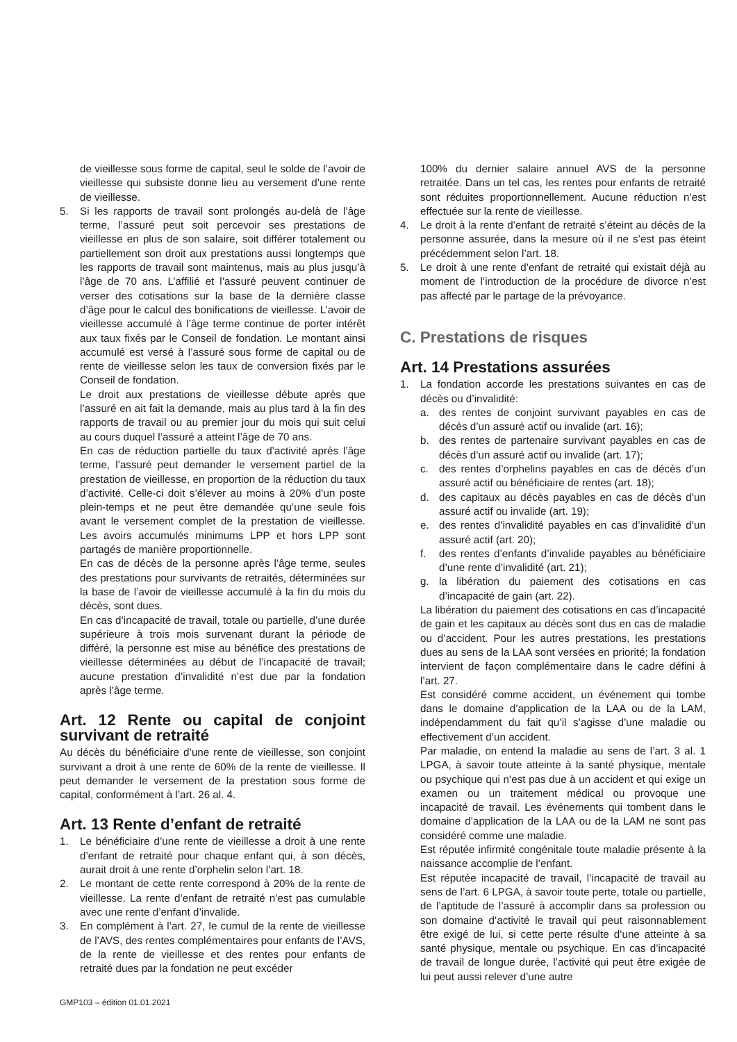de vieillesse sous forme de capital, seul le solde de l’avoir de vieillesse qui subsiste donne lieu au versement d’une rente de vieillesse.
5. Si les rapports de travail sont prolongés au-delà de l’âge terme, l’assuré peut soit percevoir ses prestations de vieillesse en plus de son salaire, soit différer totalement ou partiellement son droit aux prestations aussi longtemps que les rapports de travail sont maintenus, mais au plus jusqu’à l’âge de 70 ans. L’affilié et l’assuré peuvent continuer de verser des cotisations sur la base de la dernière classe d’âge pour le calcul des bonifications de vieillesse. L’avoir de vieillesse accumulé à l’âge terme continue de porter intérêt aux taux fixés par le Conseil de fondation. Le montant ainsi accumulé est versé à l’assuré sous forme de capital ou de rente de vieillesse selon les taux de conversion fixés par le Conseil de fondation.
Le droit aux prestations de vieillesse débute après que l’assuré en ait fait la demande, mais au plus tard à la fin des rapports de travail ou au premier jour du mois qui suit celui au cours duquel l’assuré a atteint l’âge de 70 ans.
En cas de réduction partielle du taux d’activité après l’âge terme, l’assuré peut demander le versement partiel de la prestation de vieillesse, en proportion de la réduction du taux d’activité. Celle-ci doit s’élever au moins à 20% d’un poste plein-temps et ne peut être demandée qu’une seule fois avant le versement complet de la prestation de vieillesse. Les avoirs accumulés minimums LPP et hors LPP sont partagés de manière proportionnelle.
En cas de décès de la personne après l’âge terme, seules des prestations pour survivants de retraités, déterminées sur la base de l’avoir de vieillesse accumulé à la fin du mois du décès, sont dues.
En cas d’incapacité de travail, totale ou partielle, d’une durée supérieure à trois mois survenant durant la période de différé, la personne est mise au bénéfice des prestations de vieillesse déterminées au début de l’incapacité de travail; aucune prestation d’invalidité n’est due par la fondation après l’âge terme.
Art. 12 Rente ou capital de conjoint survivant de retraité
Au décès du bénéficiaire d’une rente de vieillesse, son conjoint survivant a droit à une rente de 60% de la rente de vieillesse. Il peut demander le versement de la prestation sous forme de capital, conformément à l’art. 26 al. 4.
Art. 13 Rente d’enfant de retraité
1. Le bénéficiaire d’une rente de vieillesse a droit à une rente d’enfant de retraité pour chaque enfant qui, à son décès, aurait droit à une rente d’orphelin selon l’art. 18.
2. Le montant de cette rente correspond à 20% de la rente de vieillesse. La rente d’enfant de retraité n’est pas cumulable avec une rente d’enfant d’invalide.
3. En complément à l’art. 27, le cumul de la rente de vieillesse de l’AVS, des rentes complémentaires pour enfants de l’AVS, de la rente de vieillesse et des rentes pour enfants de retraité dues par la fondation ne peut excéder
100% du dernier salaire annuel AVS de la personne retraitée. Dans un tel cas, les rentes pour enfants de retraité sont réduites proportionnellement. Aucune réduction n’est effectuée sur la rente de vieillesse.
4. Le droit à la rente d’enfant de retraité s’éteint au décès de la personne assurée, dans la mesure où il ne s’est pas éteint précédemment selon l’art. 18.
5. Le droit à une rente d’enfant de retraité qui existait déjà au moment de l’introduction de la procédure de divorce n’est pas affecté par le partage de la prévoyance.
C. Prestations de risques
Art. 14 Prestations assurées
1. La fondation accorde les prestations suivantes en cas de décès ou d’invalidité:
a. des rentes de conjoint survivant payables en cas de décès d’un assuré actif ou invalide (art. 16);
b. des rentes de partenaire survivant payables en cas de décès d’un assuré actif ou invalide (art. 17);
c. des rentes d’orphelins payables en cas de décès d’un assuré actif ou bénéficiaire de rentes (art. 18);
d. des capitaux au décès payables en cas de décès d’un assuré actif ou invalide (art. 19);
e. des rentes d’invalidité payables en cas d’invalidité d’un assuré actif (art. 20);
f. des rentes d’enfants d’invalide payables au bénéficiaire d’une rente d’invalidité (art. 21);
g. la libération du paiement des cotisations en cas d’incapacité de gain (art. 22).
La libération du paiement des cotisations en cas d’incapacité de gain et les capitaux au décès sont dus en cas de maladie ou d’accident. Pour les autres prestations, les prestations dues au sens de la LAA sont versées en priorité; la fondation intervient de façon complémentaire dans le cadre défini à l’art. 27.
Est considéré comme accident, un événement qui tombe dans le domaine d’application de la LAA ou de la LAM, indépendamment du fait qu’il s’agisse d’une maladie ou effectivement d’un accident.
Par maladie, on entend la maladie au sens de l’art. 3 al. 1 LPGA, à savoir toute atteinte à la santé physique, mentale ou psychique qui n’est pas due à un accident et qui exige un examen ou un traitement médical ou provoque une incapacité de travail. Les événements qui tombent dans le domaine d’application de la LAA ou de la LAM ne sont pas considéré comme une maladie.
Est réputée infirmité congénitale toute maladie présente à la naissance accomplie de l’enfant.
Est réputée incapacité de travail, l’incapacité de travail au sens de l’art. 6 LPGA, à savoir toute perte, totale ou partielle, de l’aptitude de l’assuré à accomplir dans sa profession ou son domaine d’activité le travail qui peut raisonnablement être exigé de lui, si cette perte résulte d’une atteinte à sa santé physique, mentale ou psychique. En cas d’incapacité de travail de longue durée, l’activité qui peut être exigée de lui peut aussi relever d’une autre
GMP103 – édition 01.01.2021